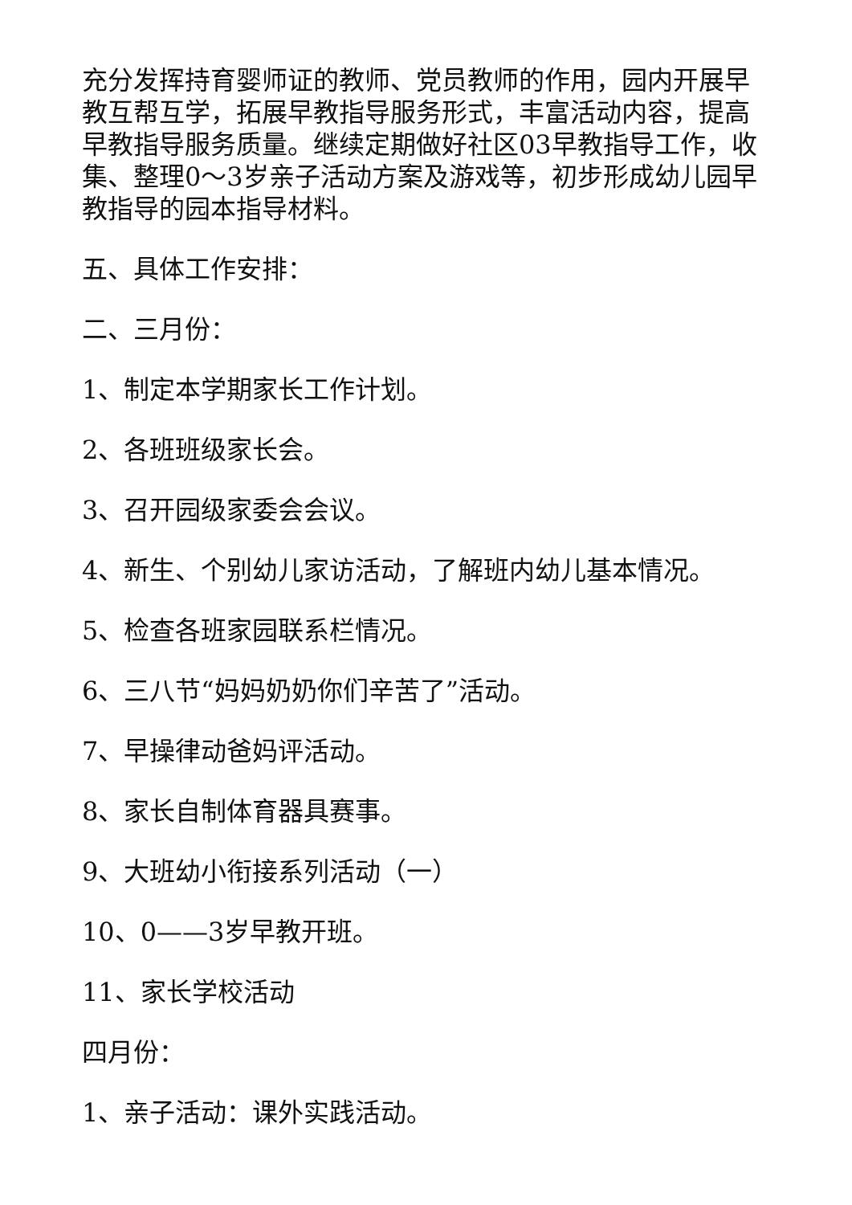充分发挥持育婴师证的教师、党员教师的作用，园内开展早教互帮互学，拓展早教指导服务形式，丰富活动内容，提高早教指导服务质量。继续定期做好社区03早教指导工作，收集、整理0～3岁亲子活动方案及游戏等，初步形成幼儿园早教指导的园本指导材料。
五、具体工作安排：
二、三月份：
1、制定本学期家长工作计划。
2、各班班级家长会。
3、召开园级家委会会议。
4、新生、个别幼儿家访活动，了解班内幼儿基本情况。
5、检查各班家园联系栏情况。
6、三八节“妈妈奶奶你们辛苦了”活动。
7、早操律动爸妈评活动。
8、家长自制体育器具赛事。
9、大班幼小衔接系列活动（一）
10、0——3岁早教开班。
11、家长学校活动
四月份：
1、亲子活动：课外实践活动。